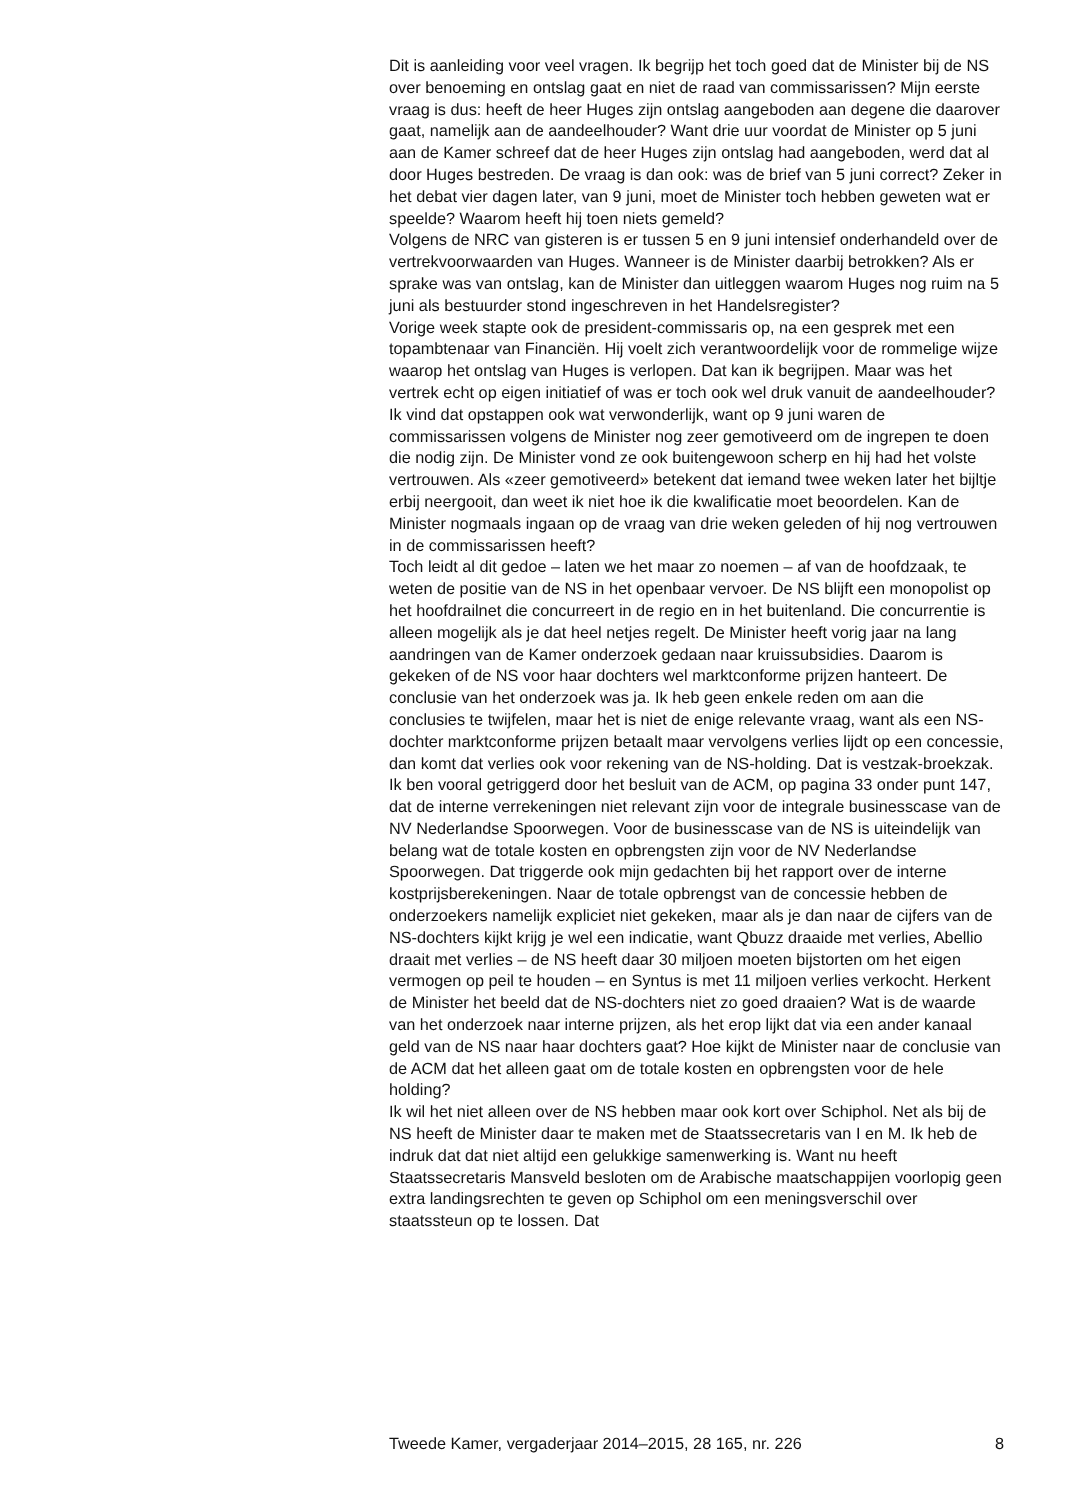Dit is aanleiding voor veel vragen. Ik begrijp het toch goed dat de Minister bij de NS over benoeming en ontslag gaat en niet de raad van commissarissen? Mijn eerste vraag is dus: heeft de heer Huges zijn ontslag aangeboden aan degene die daarover gaat, namelijk aan de aandeelhouder? Want drie uur voordat de Minister op 5 juni aan de Kamer schreef dat de heer Huges zijn ontslag had aangeboden, werd dat al door Huges bestreden. De vraag is dan ook: was de brief van 5 juni correct? Zeker in het debat vier dagen later, van 9 juni, moet de Minister toch hebben geweten wat er speelde? Waarom heeft hij toen niets gemeld?
Volgens de NRC van gisteren is er tussen 5 en 9 juni intensief onderhandeld over de vertrekvoorwaarden van Huges. Wanneer is de Minister daarbij betrokken? Als er sprake was van ontslag, kan de Minister dan uitleggen waarom Huges nog ruim na 5 juni als bestuurder stond ingeschreven in het Handelsregister?
Vorige week stapte ook de president-commissaris op, na een gesprek met een topambtenaar van Financiën. Hij voelt zich verantwoordelijk voor de rommelige wijze waarop het ontslag van Huges is verlopen. Dat kan ik begrijpen. Maar was het vertrek echt op eigen initiatief of was er toch ook wel druk vanuit de aandeelhouder? Ik vind dat opstappen ook wat verwonderlijk, want op 9 juni waren de commissarissen volgens de Minister nog zeer gemotiveerd om de ingrepen te doen die nodig zijn. De Minister vond ze ook buitengewoon scherp en hij had het volste vertrouwen. Als «zeer gemotiveerd» betekent dat iemand twee weken later het bijltje erbij neergooit, dan weet ik niet hoe ik die kwalificatie moet beoordelen. Kan de Minister nogmaals ingaan op de vraag van drie weken geleden of hij nog vertrouwen in de commissarissen heeft?
Toch leidt al dit gedoe – laten we het maar zo noemen – af van de hoofdzaak, te weten de positie van de NS in het openbaar vervoer. De NS blijft een monopolist op het hoofdrailnet die concurreert in de regio en in het buitenland. Die concurrentie is alleen mogelijk als je dat heel netjes regelt. De Minister heeft vorig jaar na lang aandringen van de Kamer onderzoek gedaan naar kruissubsidies. Daarom is gekeken of de NS voor haar dochters wel marktconforme prijzen hanteert. De conclusie van het onderzoek was ja. Ik heb geen enkele reden om aan die conclusies te twijfelen, maar het is niet de enige relevante vraag, want als een NS-dochter marktconforme prijzen betaalt maar vervolgens verlies lijdt op een concessie, dan komt dat verlies ook voor rekening van de NS-holding. Dat is vestzak-broekzak. Ik ben vooral getriggerd door het besluit van de ACM, op pagina 33 onder punt 147, dat de interne verrekeningen niet relevant zijn voor de integrale businesscase van de NV Nederlandse Spoorwegen. Voor de businesscase van de NS is uiteindelijk van belang wat de totale kosten en opbrengsten zijn voor de NV Nederlandse Spoorwegen. Dat triggerde ook mijn gedachten bij het rapport over de interne kostprijsberekeningen. Naar de totale opbrengst van de concessie hebben de onderzoekers namelijk expliciet niet gekeken, maar als je dan naar de cijfers van de NS-dochters kijkt krijg je wel een indicatie, want Qbuzz draaide met verlies, Abellio draait met verlies – de NS heeft daar 30 miljoen moeten bijstorten om het eigen vermogen op peil te houden – en Syntus is met 11 miljoen verlies verkocht. Herkent de Minister het beeld dat de NS-dochters niet zo goed draaien? Wat is de waarde van het onderzoek naar interne prijzen, als het erop lijkt dat via een ander kanaal geld van de NS naar haar dochters gaat? Hoe kijkt de Minister naar de conclusie van de ACM dat het alleen gaat om de totale kosten en opbrengsten voor de hele holding?
Ik wil het niet alleen over de NS hebben maar ook kort over Schiphol. Net als bij de NS heeft de Minister daar te maken met de Staatssecretaris van I en M. Ik heb de indruk dat dat niet altijd een gelukkige samenwerking is. Want nu heeft Staatssecretaris Mansveld besloten om de Arabische maatschappijen voorlopig geen extra landingsrechten te geven op Schiphol om een meningsverschil over staatssteun op te lossen. Dat
Tweede Kamer, vergaderjaar 2014–2015, 28 165, nr. 226 8